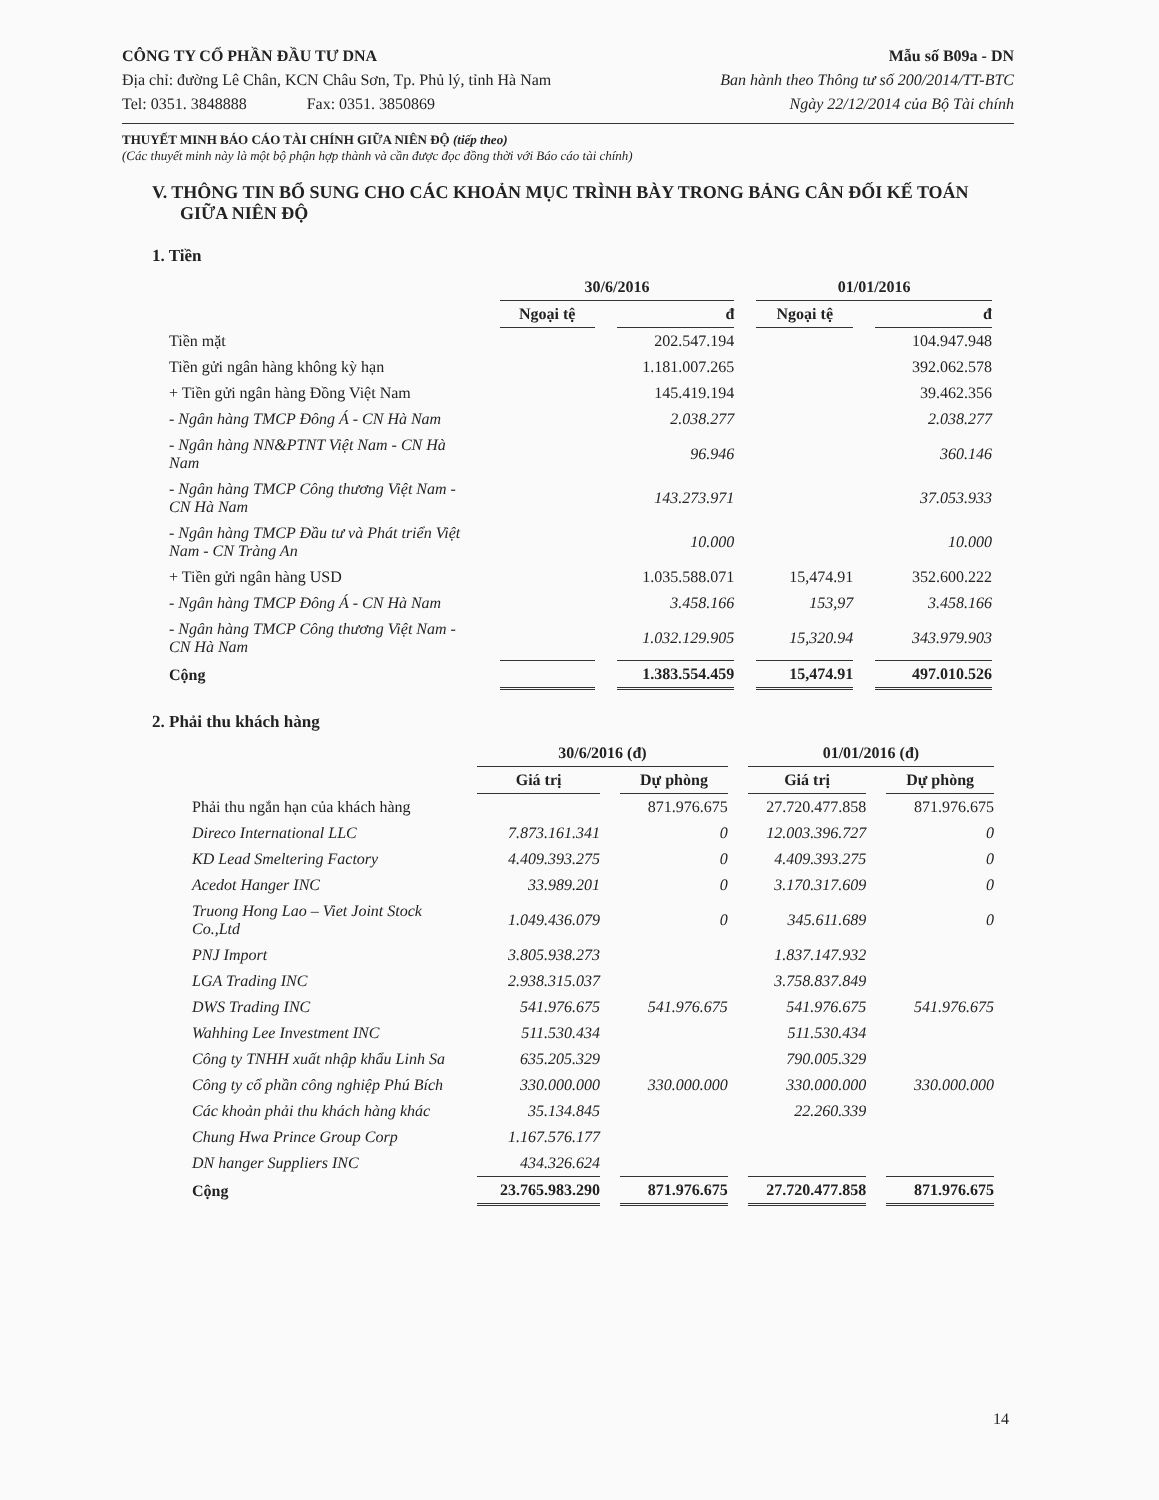CÔNG TY CỔ PHẦN ĐẦU TƯ DNA
Địa chỉ: đường Lê Chân, KCN Châu Sơn, Tp. Phủ lý, tỉnh Hà Nam
Tel: 0351. 3848888 Fax: 0351. 3850869
Mẫu số B09a - DN
Ban hành theo Thông tư số 200/2014/TT-BTC
Ngày 22/12/2014 của Bộ Tài chính
THUYẾT MINH BÁO CÁO TÀI CHÍNH GIỮA NIÊN ĐỘ (tiếp theo)
(Các thuyết minh này là một bộ phận hợp thành và cần được đọc đồng thời với Báo cáo tài chính)
V. THÔNG TIN BỔ SUNG CHO CÁC KHOẢN MỤC TRÌNH BÀY TRONG BẢNG CÂN ĐỐI KẾ TOÁN GIỮA NIÊN ĐỘ
1. Tiền
| | 30/6/2016 | | 01/01/2016 | |
| --- | --- | --- | --- | --- |
| | Ngoại tệ | đ | Ngoại tệ | đ |
| Tiền mặt | | 202.547.194 | | 104.947.948 |
| Tiền gửi ngân hàng không kỳ hạn | | 1.181.007.265 | | 392.062.578 |
| + Tiền gửi ngân hàng Đồng Việt Nam | | 145.419.194 | | 39.462.356 |
| - Ngân hàng TMCP Đông Á - CN Hà Nam | | 2.038.277 | | 2.038.277 |
| - Ngân hàng NN&PTNT Việt Nam - CN Hà Nam | | 96.946 | | 360.146 |
| - Ngân hàng TMCP Công thương Việt Nam - CN Hà Nam | | 143.273.971 | | 37.053.933 |
| - Ngân hàng TMCP Đầu tư và Phát triển Việt Nam - CN Tràng An | | 10.000 | | 10.000 |
| + Tiền gửi ngân hàng USD | | 1.035.588.071 | 15,474.91 | 352.600.222 |
| - Ngân hàng TMCP Đông Á - CN Hà Nam | | 3.458.166 | 153,97 | 3.458.166 |
| - Ngân hàng TMCP Công thương Việt Nam - CN Hà Nam | | 1.032.129.905 | 15,320.94 | 343.979.903 |
| Cộng | | 1.383.554.459 | 15,474.91 | 497.010.526 |
2. Phải thu khách hàng
| | 30/6/2016 (đ) | | 01/01/2016 (đ) | |
| --- | --- | --- | --- | --- |
| | Giá trị | Dự phòng | Giá trị | Dự phòng |
| Phải thu ngắn hạn của khách hàng | | 871.976.675 | 27.720.477.858 | 871.976.675 |
| Direco International LLC | 7.873.161.341 | 0 | 12.003.396.727 | 0 |
| KD Lead Smeltering Factory | 4.409.393.275 | 0 | 4.409.393.275 | 0 |
| Acedot Hanger INC | 33.989.201 | 0 | 3.170.317.609 | 0 |
| Truong Hong Lao – Viet Joint Stock Co.,Ltd | 1.049.436.079 | 0 | 345.611.689 | 0 |
| PNJ Import | 3.805.938.273 | | 1.837.147.932 | |
| LGA Trading INC | 2.938.315.037 | | 3.758.837.849 | |
| DWS Trading INC | 541.976.675 | 541.976.675 | 541.976.675 | 541.976.675 |
| Wahhing Lee Investment INC | 511.530.434 | | 511.530.434 | |
| Công ty TNHH xuất nhập khẩu Linh Sa | 635.205.329 | | 790.005.329 | |
| Công ty cổ phần công nghiệp Phú Bích | 330.000.000 | 330.000.000 | 330.000.000 | 330.000.000 |
| Các khoản phải thu khách hàng khác | 35.134.845 | | 22.260.339 | |
| Chung Hwa Prince Group Corp | 1.167.576.177 | | | |
| DN hanger Suppliers INC | 434.326.624 | | | |
| Cộng | 23.765.983.290 | 871.976.675 | 27.720.477.858 | 871.976.675 |
14